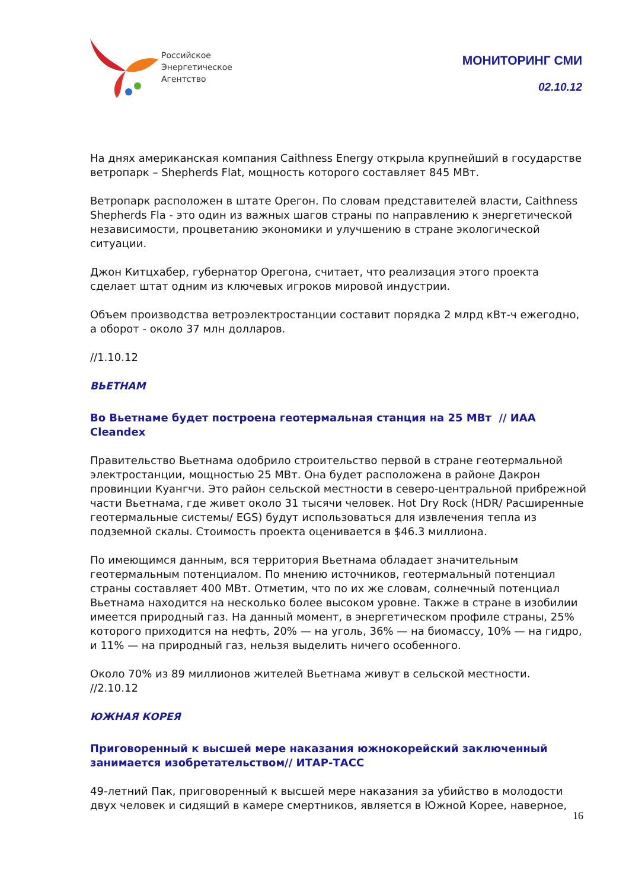Российское
Энергетическое
Агентство
МОНИТОРИНГ СМИ
02.10.12
На днях американская компания Caithness Energy открыла крупнейший в государстве ветропарк – Shepherds Flat, мощность которого составляет 845 МВт.
Ветропарк расположен в штате Орегон. По словам представителей власти, Caithness Shepherds Fla - это один из важных шагов страны по направлению к энергетической независимости, процветанию экономики и улучшению в стране экологической ситуации.
Джон Китцхабер, губернатор Орегона, считает, что реализация этого проекта сделает штат одним из ключевых игроков мировой индустрии.
Объем производства ветроэлектростанции составит порядка 2 млрд кВт-ч ежегодно, а оборот - около 37 млн долларов.
//1.10.12
ВЬЕТНАМ
Во Вьетнаме будет построена геотермальная станция на 25 МВт // ИАА Cleandex
Правительство Вьетнама одобрило строительство первой в стране геотермальной электростанции, мощностью 25 МВт. Она будет расположена в районе Дакрон провинции Куангчи. Это район сельской местности в северо-центральной прибрежной части Вьетнама, где живет около 31 тысячи человек. Hot Dry Rock (HDR/ Расширенные геотермальные системы/ EGS) будут использоваться для извлечения тепла из подземной скалы. Стоимость проекта оценивается в $46.3 миллиона.
По имеющимся данным, вся территория Вьетнама обладает значительным геотермальным потенциалом. По мнению источников, геотермальный потенциал страны составляет 400 МВт. Отметим, что по их же словам, солнечный потенциал Вьетнама находится на несколько более высоком уровне. Также в стране в изобилии имеется природный газ. На данный момент, в энергетическом профиле страны, 25% которого приходится на нефть, 20% — на уголь, 36% — на биомассу, 10% — на гидро, и 11% — на природный газ, нельзя выделить ничего особенного.
Около 70% из 89 миллионов жителей Вьетнама живут в сельской местности.
//2.10.12
ЮЖНАЯ КОРЕЯ
Приговоренный к высшей мере наказания южнокорейский заключенный занимается изобретательством// ИТАР-ТАСС
49-летний Пак, приговоренный к высшей мере наказания за убийство в молодости двух человек и сидящий в камере смертников, является в Южной Корее, наверное,
16